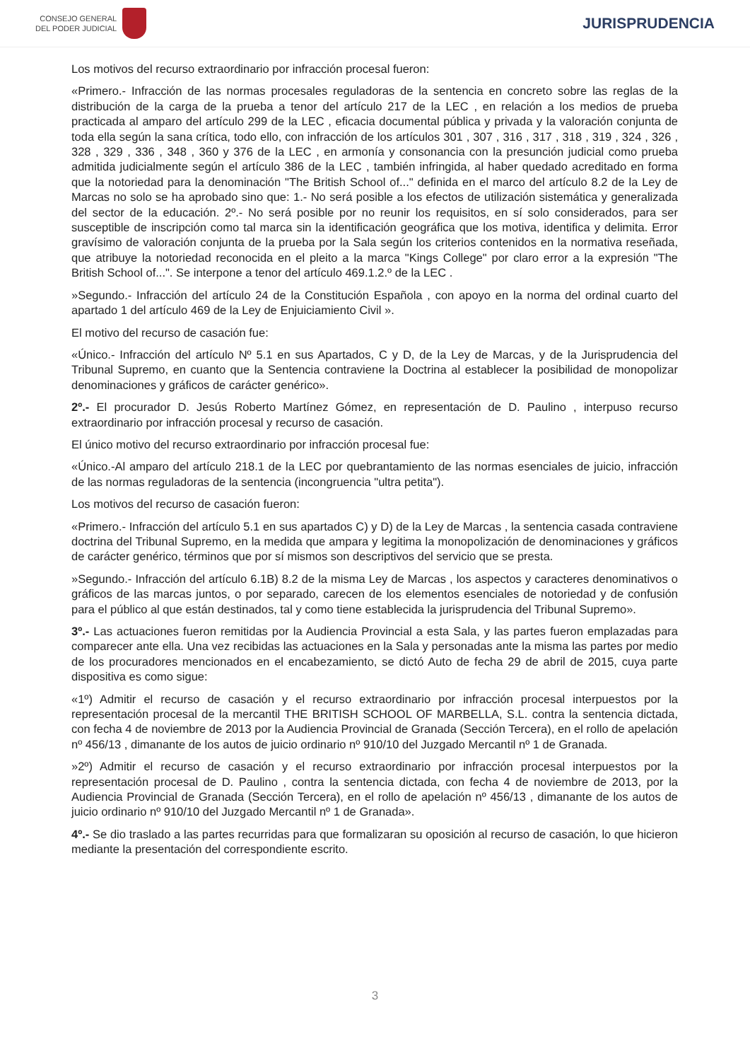CONSEJO GENERAL
DEL PODER JUDICIAL
JURISPRUDENCIA
Los motivos del recurso extraordinario por infracción procesal fueron:
«Primero.- Infracción de las normas procesales reguladoras de la sentencia en concreto sobre las reglas de la distribución de la carga de la prueba a tenor del artículo 217 de la LEC , en relación a los medios de prueba practicada al amparo del artículo 299 de la LEC , eficacia documental pública y privada y la valoración conjunta de toda ella según la sana crítica, todo ello, con infracción de los artículos 301 , 307 , 316 , 317 , 318 , 319 , 324 , 326 , 328 , 329 , 336 , 348 , 360 y 376 de la LEC , en armonía y consonancia con la presunción judicial como prueba admitida judicialmente según el artículo 386 de la LEC , también infringida, al haber quedado acreditado en forma que la notoriedad para la denominación "The British School of..." definida en el marco del artículo 8.2 de la Ley de Marcas no solo se ha aprobado sino que: 1.- No será posible a los efectos de utilización sistemática y generalizada del sector de la educación. 2º.- No será posible por no reunir los requisitos, en sí solo considerados, para ser susceptible de inscripción como tal marca sin la identificación geográfica que los motiva, identifica y delimita. Error gravísimo de valoración conjunta de la prueba por la Sala según los criterios contenidos en la normativa reseñada, que atribuye la notoriedad reconocida en el pleito a la marca "Kings College" por claro error a la expresión "The British School of...". Se interpone a tenor del artículo 469.1.2.º de la LEC .
»Segundo.- Infracción del artículo 24 de la Constitución Española , con apoyo en la norma del ordinal cuarto del apartado 1 del artículo 469 de la Ley de Enjuiciamiento Civil ».
El motivo del recurso de casación fue:
«Único.- Infracción del artículo Nº 5.1 en sus Apartados, C y D, de la Ley de Marcas, y de la Jurisprudencia del Tribunal Supremo, en cuanto que la Sentencia contraviene la Doctrina al establecer la posibilidad de monopolizar denominaciones y gráficos de carácter genérico».
2º.- El procurador D. Jesús Roberto Martínez Gómez, en representación de D. Paulino , interpuso recurso extraordinario por infracción procesal y recurso de casación.
El único motivo del recurso extraordinario por infracción procesal fue:
«Único.-Al amparo del artículo 218.1 de la LEC por quebrantamiento de las normas esenciales de juicio, infracción de las normas reguladoras de la sentencia (incongruencia "ultra petita").
Los motivos del recurso de casación fueron:
«Primero.- Infracción del artículo 5.1 en sus apartados C) y D) de la Ley de Marcas , la sentencia casada contraviene doctrina del Tribunal Supremo, en la medida que ampara y legitima la monopolización de denominaciones y gráficos de carácter genérico, términos que por sí mismos son descriptivos del servicio que se presta.
»Segundo.- Infracción del artículo 6.1B) 8.2 de la misma Ley de Marcas , los aspectos y caracteres denominativos o gráficos de las marcas juntos, o por separado, carecen de los elementos esenciales de notoriedad y de confusión para el público al que están destinados, tal y como tiene establecida la jurisprudencia del Tribunal Supremo».
3º.- Las actuaciones fueron remitidas por la Audiencia Provincial a esta Sala, y las partes fueron emplazadas para comparecer ante ella. Una vez recibidas las actuaciones en la Sala y personadas ante la misma las partes por medio de los procuradores mencionados en el encabezamiento, se dictó Auto de fecha 29 de abril de 2015, cuya parte dispositiva es como sigue:
«1º) Admitir el recurso de casación y el recurso extraordinario por infracción procesal interpuestos por la representación procesal de la mercantil THE BRITISH SCHOOL OF MARBELLA, S.L. contra la sentencia dictada, con fecha 4 de noviembre de 2013 por la Audiencia Provincial de Granada (Sección Tercera), en el rollo de apelación nº 456/13 , dimanante de los autos de juicio ordinario nº 910/10 del Juzgado Mercantil nº 1 de Granada.
»2º) Admitir el recurso de casación y el recurso extraordinario por infracción procesal interpuestos por la representación procesal de D. Paulino , contra la sentencia dictada, con fecha 4 de noviembre de 2013, por la Audiencia Provincial de Granada (Sección Tercera), en el rollo de apelación nº 456/13 , dimanante de los autos de juicio ordinario nº 910/10 del Juzgado Mercantil nº 1 de Granada».
4º.- Se dio traslado a las partes recurridas para que formalizaran su oposición al recurso de casación, lo que hicieron mediante la presentación del correspondiente escrito.
3